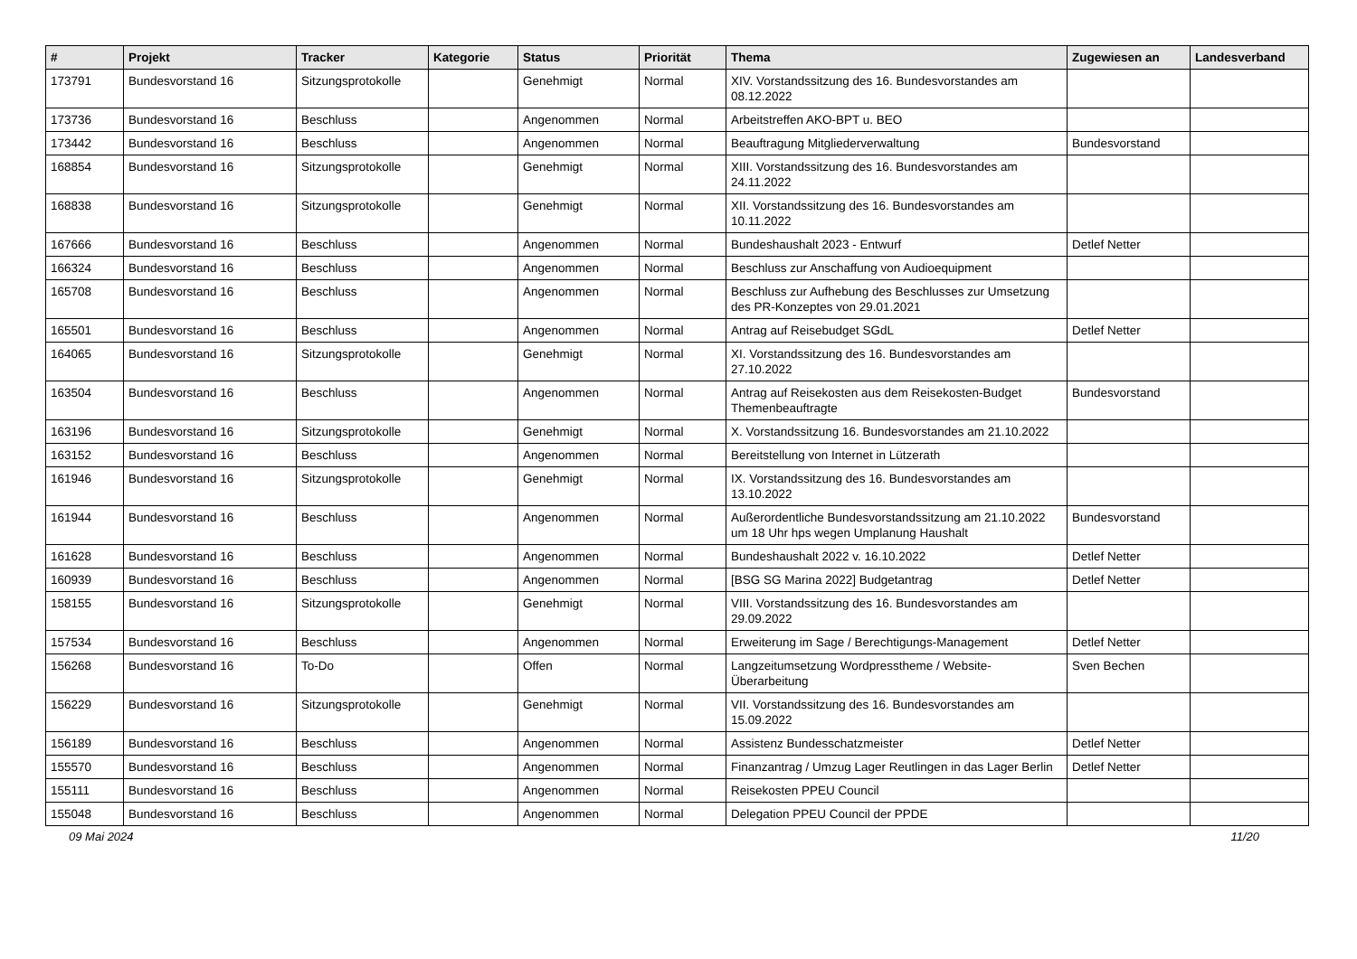| # | Projekt | Tracker | Kategorie | Status | Priorität | Thema | Zugewiesen an | Landesverband |
| --- | --- | --- | --- | --- | --- | --- | --- | --- |
| 173791 | Bundesvorstand 16 | Sitzungsprotokolle | | Genehmigt | Normal | XIV. Vorstandssitzung des 16. Bundesvorstandes am 08.12.2022 | | |
| 173736 | Bundesvorstand 16 | Beschluss | | Angenommen | Normal | Arbeitstreffen AKO-BPT u. BEO | | |
| 173442 | Bundesvorstand 16 | Beschluss | | Angenommen | Normal | Beauftragung Mitgliederverwaltung | Bundesvorstand | |
| 168854 | Bundesvorstand 16 | Sitzungsprotokolle | | Genehmigt | Normal | XIII. Vorstandssitzung des 16. Bundesvorstandes am 24.11.2022 | | |
| 168838 | Bundesvorstand 16 | Sitzungsprotokolle | | Genehmigt | Normal | XII. Vorstandssitzung des 16. Bundesvorstandes am 10.11.2022 | | |
| 167666 | Bundesvorstand 16 | Beschluss | | Angenommen | Normal | Bundeshaushalt 2023 - Entwurf | Detlef Netter | |
| 166324 | Bundesvorstand 16 | Beschluss | | Angenommen | Normal | Beschluss zur Anschaffung von Audioequipment | | |
| 165708 | Bundesvorstand 16 | Beschluss | | Angenommen | Normal | Beschluss zur Aufhebung des Beschlusses zur Umsetzung des PR-Konzeptes von 29.01.2021 | | |
| 165501 | Bundesvorstand 16 | Beschluss | | Angenommen | Normal | Antrag auf Reisebudget SGdL | Detlef Netter | |
| 164065 | Bundesvorstand 16 | Sitzungsprotokolle | | Genehmigt | Normal | XI. Vorstandssitzung des 16. Bundesvorstandes am 27.10.2022 | | |
| 163504 | Bundesvorstand 16 | Beschluss | | Angenommen | Normal | Antrag auf Reisekosten aus dem Reisekosten-Budget Themenbeauftragte | Bundesvorstand | |
| 163196 | Bundesvorstand 16 | Sitzungsprotokolle | | Genehmigt | Normal | X. Vorstandssitzung 16. Bundesvorstandes am 21.10.2022 | | |
| 163152 | Bundesvorstand 16 | Beschluss | | Angenommen | Normal | Bereitstellung von Internet in Lützerath | | |
| 161946 | Bundesvorstand 16 | Sitzungsprotokolle | | Genehmigt | Normal | IX. Vorstandssitzung des 16. Bundesvorstandes am 13.10.2022 | | |
| 161944 | Bundesvorstand 16 | Beschluss | | Angenommen | Normal | Außerordentliche Bundesvorstandssitzung am 21.10.2022 um 18 Uhr hps wegen Umplanung Haushalt | Bundesvorstand | |
| 161628 | Bundesvorstand 16 | Beschluss | | Angenommen | Normal | Bundeshaushalt 2022 v. 16.10.2022 | Detlef Netter | |
| 160939 | Bundesvorstand 16 | Beschluss | | Angenommen | Normal | [BSG SG Marina 2022] Budgetantrag | Detlef Netter | |
| 158155 | Bundesvorstand 16 | Sitzungsprotokolle | | Genehmigt | Normal | VIII. Vorstandssitzung des 16. Bundesvorstandes am 29.09.2022 | | |
| 157534 | Bundesvorstand 16 | Beschluss | | Angenommen | Normal | Erweiterung im Sage / Berechtigungs-Management | Detlef Netter | |
| 156268 | Bundesvorstand 16 | To-Do | | Offen | Normal | Langzeitumsetzung Wordpresstheme / Website-Überarbeitung | Sven Bechen | |
| 156229 | Bundesvorstand 16 | Sitzungsprotokolle | | Genehmigt | Normal | VII. Vorstandssitzung des 16. Bundesvorstandes am 15.09.2022 | | |
| 156189 | Bundesvorstand 16 | Beschluss | | Angenommen | Normal | Assistenz Bundesschatzmeister | Detlef Netter | |
| 155570 | Bundesvorstand 16 | Beschluss | | Angenommen | Normal | Finanzantrag / Umzug Lager Reutlingen in das Lager Berlin | Detlef Netter | |
| 155111 | Bundesvorstand 16 | Beschluss | | Angenommen | Normal | Reisekosten PPEU Council | | |
| 155048 | Bundesvorstand 16 | Beschluss | | Angenommen | Normal | Delegation PPEU Council der PPDE | | |
09 Mai 2024 11/20